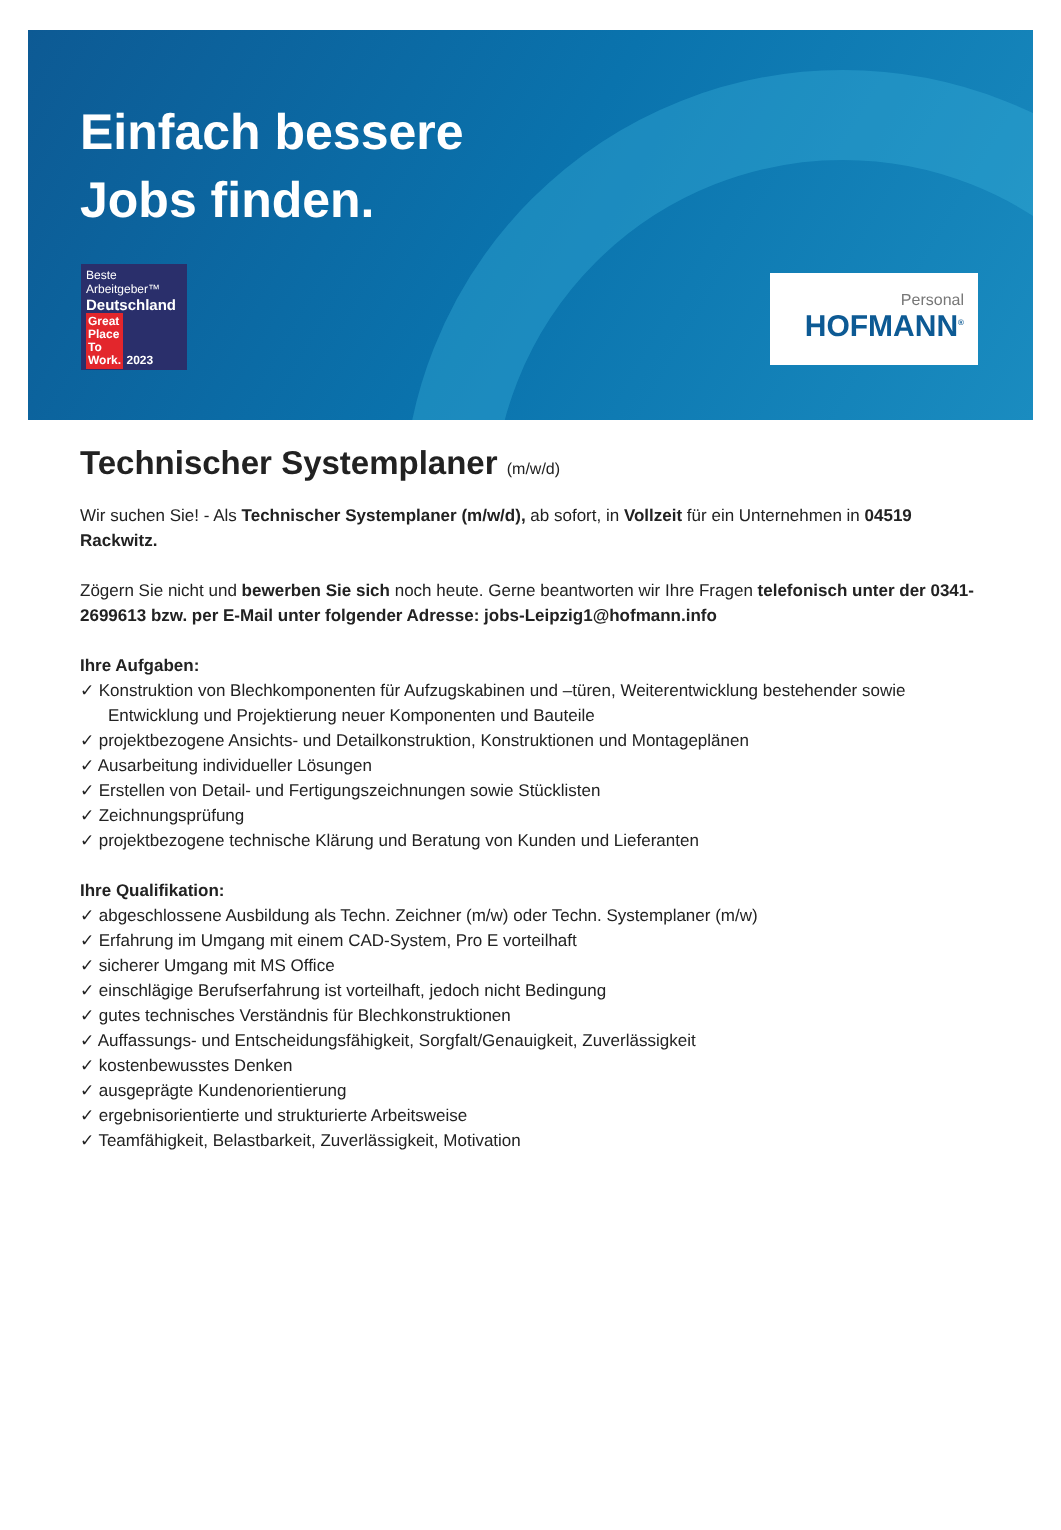Einfach bessere
Jobs finden.
Beste Arbeitgeber™
Deutschland
Great
Place
To
Work. 2023
Personal
HOFMANN<sup>®</sup>
Technischer Systemplaner (m/w/d)
Wir suchen Sie! - Als Technischer Systemplaner (m/w/d), ab sofort, in Vollzeit für ein Unternehmen in 04519 Rackwitz.
Zögern Sie nicht und bewerben Sie sich noch heute. Gerne beantworten wir Ihre Fragen telefonisch unter der 0341-2699613 bzw. per E-Mail unter folgender Adresse: jobs-Leipzig1@hofmann.info
Ihre Aufgaben:
✓ Konstruktion von Blechkomponenten für Aufzugskabinen und –türen, Weiterentwicklung bestehender sowie Entwicklung und Projektierung neuer Komponenten und Bauteile
✓ projektbezogene Ansichts- und Detailkonstruktion, Konstruktionen und Montageplänen
✓ Ausarbeitung individueller Lösungen
✓ Erstellen von Detail- und Fertigungszeichnungen sowie Stücklisten
✓ Zeichnungsprüfung
✓ projektbezogene technische Klärung und Beratung von Kunden und Lieferanten
Ihre Qualifikation:
✓ abgeschlossene Ausbildung als Techn. Zeichner (m/w) oder Techn. Systemplaner (m/w)
✓ Erfahrung im Umgang mit einem CAD-System, Pro E vorteilhaft
✓ sicherer Umgang mit MS Office
✓ einschlägige Berufserfahrung ist vorteilhaft, jedoch nicht Bedingung
✓ gutes technisches Verständnis für Blechkonstruktionen
✓ Auffassungs- und Entscheidungsfähigkeit, Sorgfalt/Genauigkeit, Zuverlässigkeit
✓ kostenbewusstes Denken
✓ ausgeprägte Kundenorientierung
✓ ergebnisorientierte und strukturierte Arbeitsweise
✓ Teamfähigkeit, Belastbarkeit, Zuverlässigkeit, Motivation